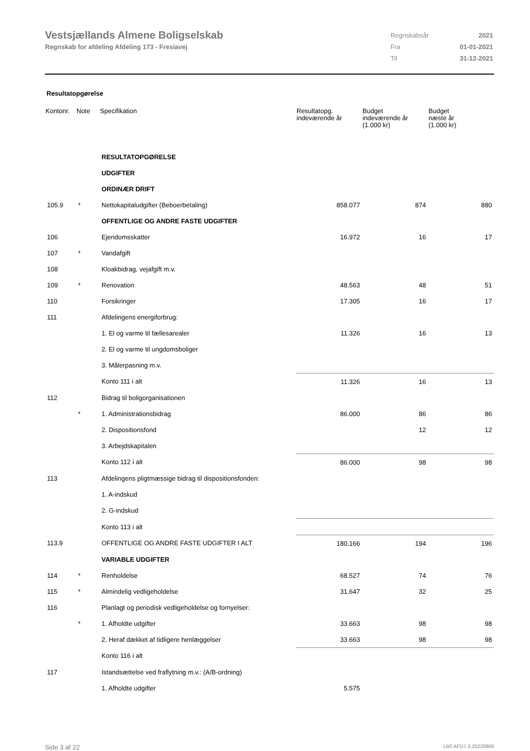Vestsjællands Almene Boligselskab
Regnskab for afdeling Afdeling 173 - Fresiavej
| Regnskabsår | 2021 |
| Fra | 01-01-2021 |
| Til | 31-12-2021 |
Resultatopgørelse
| Kontonr. | Note | Specifikation | Resultatopg. indeværende år | Budget indeværende år (1.000 kr) | Budget næste år (1.000 kr) |
| --- | --- | --- | --- | --- | --- |
| | | RESULTATOPGØRELSE | | | |
| | | UDGIFTER | | | |
| | | ORDINÆR DRIFT | | | |
| 105.9 | * | Nettokapitaludgifter (Beboerbetaling) | 858.077 | 874 | 880 |
| | | OFFENTLIGE OG ANDRE FASTE UDGIFTER | | | |
| 106 | | Ejendomsskatter | 16.972 | 16 | 17 |
| 107 | * | Vandafgift | | | |
| 108 | | Kloakbidrag, vejafgift m.v. | | | |
| 109 | * | Renovation | 48.563 | 48 | 51 |
| 110 | | Forsikringer | 17.305 | 16 | 17 |
| 111 | | Afdelingens energiforbrug: | | | |
| | | 1. El og varme til fællesarealer | 11.326 | 16 | 13 |
| | | 2. El og varme til ungdomsboliger | | | |
| | | 3. Målerpasning m.v. | | | |
| | | Konto 111 i alt | 11.326 | 16 | 13 |
| 112 | | Bidrag til boligorganisationen | | | |
| | * | 1. Administrationsbidrag | 86.000 | 86 | 86 |
| | | 2. Dispositionsfond | | 12 | 12 |
| | | 3. Arbejdskapitalen | | | |
| | | Konto 112 i alt | 86.000 | 98 | 98 |
| 113 | | Afdelingens pligtmæssige bidrag til dispositionsfonden: | | | |
| | | 1. A-indskud | | | |
| | | 2. G-indskud | | | |
| | | Konto 113 i alt | | | |
| 113.9 | | OFFENTLIGE OG ANDRE FASTE UDGIFTER I ALT | 180.166 | 194 | 196 |
| | | VARIABLE UDGIFTER | | | |
| 114 | * | Renholdelse | 68.527 | 74 | 76 |
| 115 | * | Almindelig vedligeholdelse | 31.647 | 32 | 25 |
| 116 | | Planlagt og periodisk vedligeholdelse og fornyelser: | | | |
| | * | 1. Afholdte udgifter | 33.663 | 98 | 98 |
| | | 2. Heraf dækket af tidligere henlæggelser | 33.663 | 98 | 98 |
| | | Konto 116 i alt | | | |
| 117 | | Istandsættelse ved fraflytning m.v.: (A/B-ordning) | | | |
| | | 1. Afholdte udgifter | 5.575 | | |
Side 3 af 22 LBF.AFD7.3.20220906